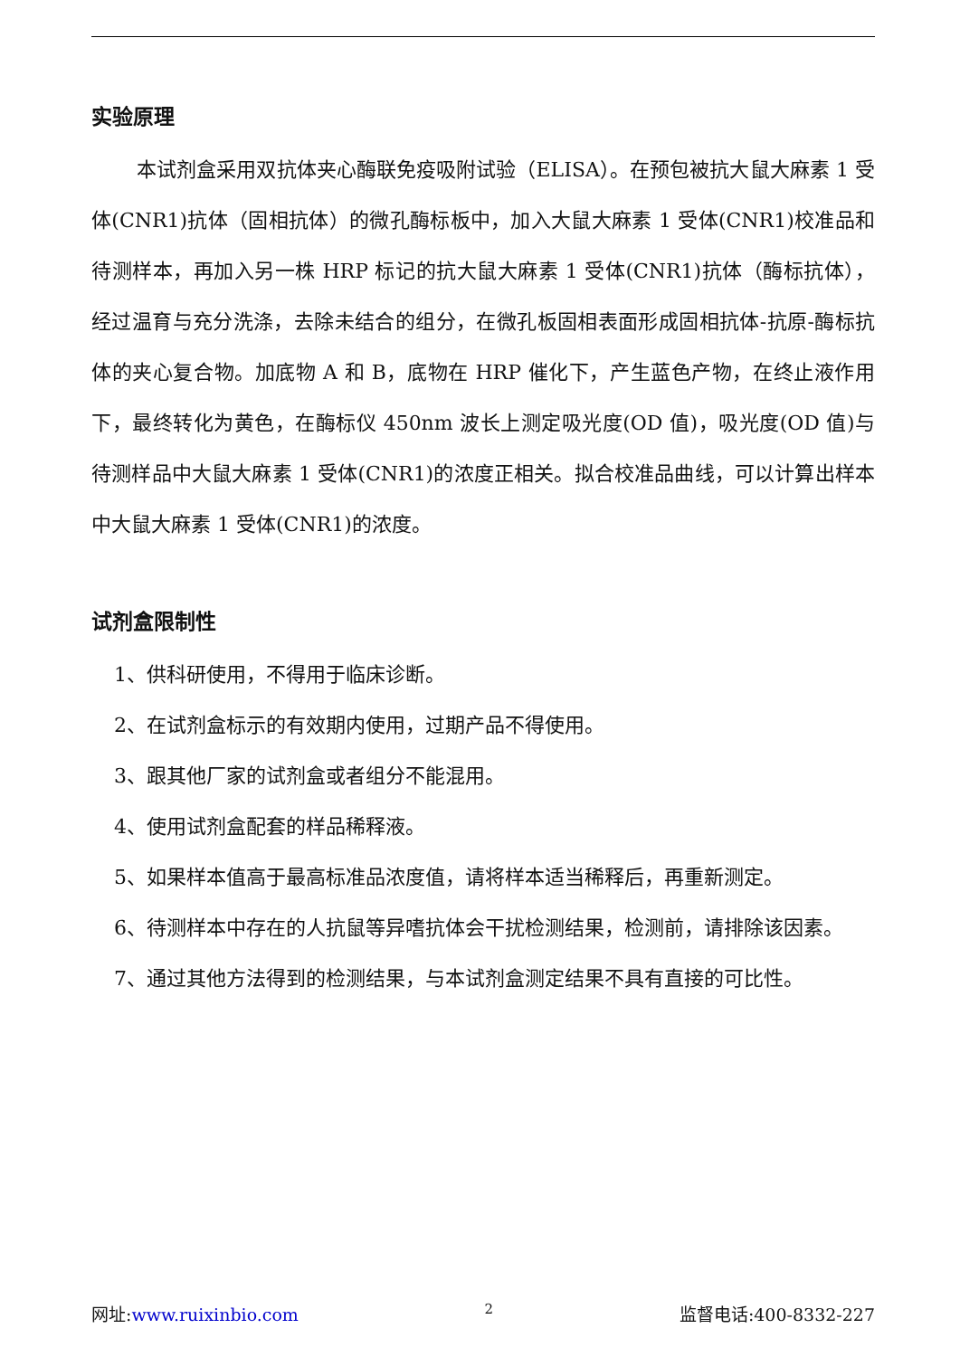实验原理
本试剂盒采用双抗体夹心酶联免疫吸附试验（ELISA）。在预包被抗大鼠大麻素 1 受体(CNR1)抗体（固相抗体）的微孔酶标板中，加入大鼠大麻素 1 受体(CNR1)校准品和待测样本，再加入另一株 HRP 标记的抗大鼠大麻素 1 受体(CNR1)抗体（酶标抗体），经过温育与充分洗涤，去除未结合的组分，在微孔板固相表面形成固相抗体-抗原-酶标抗体的夹心复合物。加底物 A 和 B，底物在 HRP 催化下，产生蓝色产物，在终止液作用下，最终转化为黄色，在酶标仪 450nm 波长上测定吸光度(OD 值)，吸光度(OD 值)与待测样品中大鼠大麻素 1 受体(CNR1)的浓度正相关。拟合校准品曲线，可以计算出样本中大鼠大麻素 1 受体(CNR1)的浓度。
试剂盒限制性
1、供科研使用，不得用于临床诊断。
2、在试剂盒标示的有效期内使用，过期产品不得使用。
3、跟其他厂家的试剂盒或者组分不能混用。
4、使用试剂盒配套的样品稀释液。
5、如果样本值高于最高标准品浓度值，请将样本适当稀释后，再重新测定。
6、待测样本中存在的人抗鼠等异嗜抗体会干扰检测结果，检测前，请排除该因素。
7、通过其他方法得到的检测结果，与本试剂盒测定结果不具有直接的可比性。
网址:www.ruixinbio.com 2 监督电话:400-8332-227